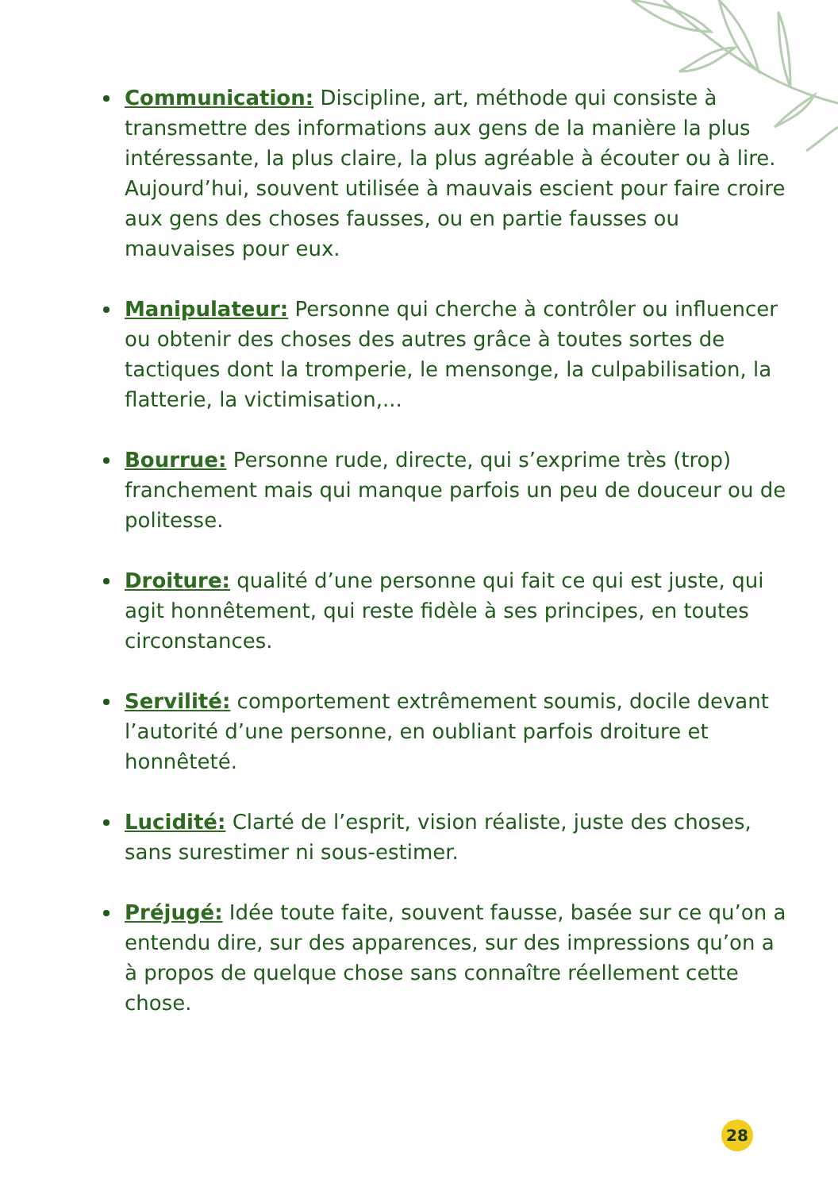Communication: Discipline, art, méthode qui consiste à transmettre des informations aux gens de la manière la plus intéressante, la plus claire, la plus agréable à écouter ou à lire. Aujourd’hui, souvent utilisée à mauvais escient pour faire croire aux gens des choses fausses, ou en partie fausses ou mauvaises pour eux.
Manipulateur: Personne qui cherche à contrôler ou influencer ou obtenir des choses des autres grâce à toutes sortes de tactiques dont la tromperie, le mensonge, la culpabilisation, la flatterie, la victimisation,...
Bourrue: Personne rude, directe, qui s’exprime très (trop) franchement mais qui manque parfois un peu de douceur ou de politesse.
Droiture: qualité d’une personne qui fait ce qui est juste, qui agit honnêtement, qui reste fidèle à ses principes, en toutes circonstances.
Servilité: comportement extrêmement soumis, docile devant l’autorité d’une personne, en oubliant parfois droiture et honnêteté.
Lucidité: Clarté de l’esprit, vision réaliste, juste des choses, sans surestimer ni sous-estimer.
Préjugé: Idée toute faite, souvent fausse, basée sur ce qu’on a entendu dire, sur des apparences, sur des impressions qu’on a à propos de quelque chose sans connaître réellement cette chose.
28